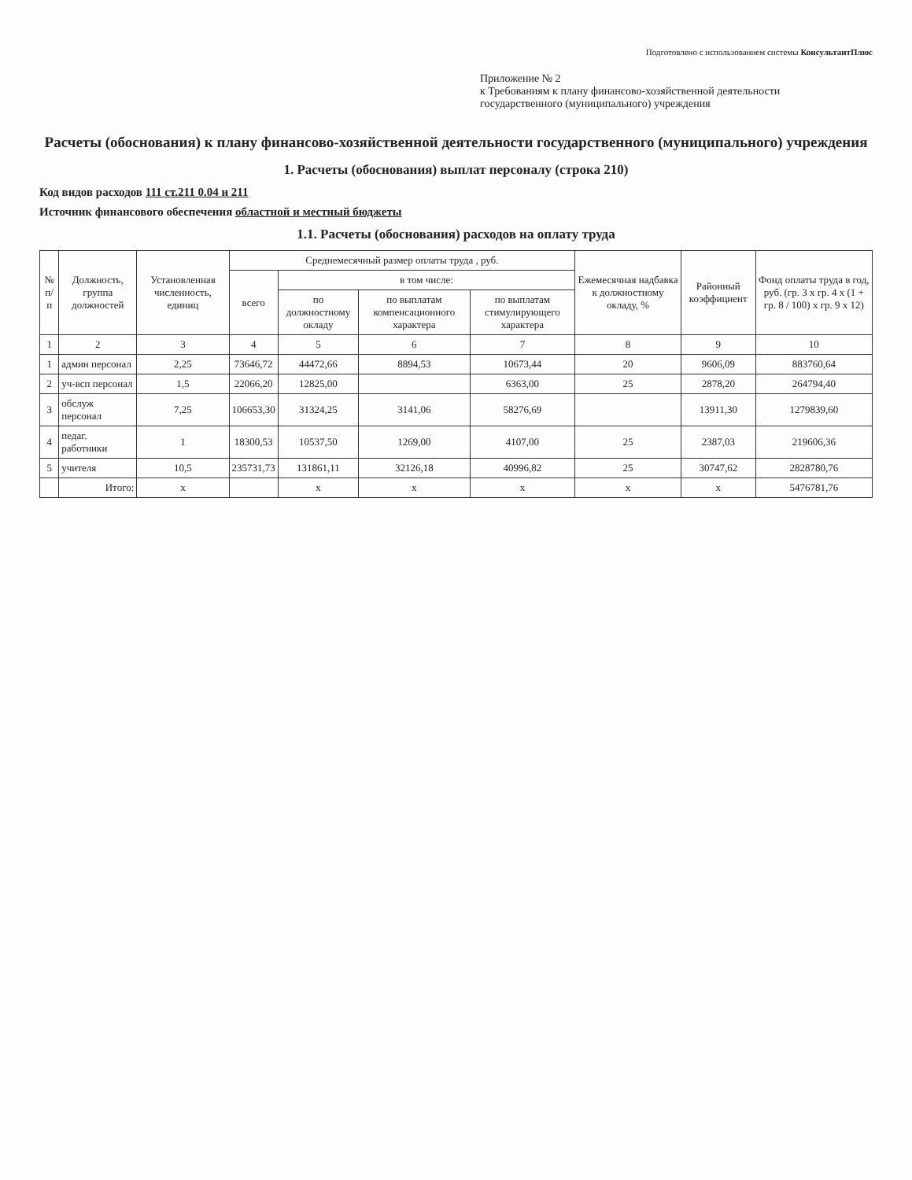Подготовлено с использованием системы КонсультантПлюс
Приложение № 2
к Требованиям к плану финансово-хозяйственной деятельности
государственного (муниципального) учреждения
Расчеты (обоснования) к плану финансово-хозяйственной деятельности государственного (муниципального) учреждения
1. Расчеты (обоснования) выплат персоналу (строка 210)
Код видов расходов 111 ст.211 0.04 и 211
Источник финансового обеспечения областной и местный бюджеты
1.1. Расчеты (обоснования) расходов на оплату труда
| № п/п | Должность, группа должностей | Установленная численность, единиц | Среднемесячный размер оплаты труда , руб. | | | | Ежемесячная надбавка к должностному окладу, % | Районный коэффициент | Фонд оплаты труда в год, руб. (гр. 3 x гр. 4 x (1 + гр. 8 / 100) x гр. 9 x 12) |
| --- | --- | --- | --- | --- | --- | --- | --- | --- | --- |
| | | | всего | в том числе: | | | | | |
| | | | | по должностному окладу | по выплатам компенсационного характера | по выплатам стимулирующего характера | | | |
| 1 | 2 | 3 | 4 | 5 | 6 | 7 | 8 | 9 | 10 |
| 1 | админ персонал | 2,25 | 73646,72 | 44472,66 | 8894,53 | 10673,44 | 20 | 9606,09 | 883760,64 |
| 2 | уч-всп персонал | 1,5 | 22066,20 | 12825,00 | | 6363,00 | 25 | 2878,20 | 264794,40 |
| 3 | обслуж персонал | 7,25 | 106653,30 | 31324,25 | 3141,06 | 58276,69 | | 13911,30 | 1279839,60 |
| 4 | педаг. работники | 1 | 18300,53 | 10537,50 | 1269,00 | 4107,00 | 25 | 2387,03 | 219606,36 |
| 5 | учителя | 10,5 | 235731,73 | 131861,11 | 32126,18 | 40996,82 | 25 | 30747,62 | 2828780,76 |
| | Итого: | x | | x | x | x | x | x | 5476781,76 |